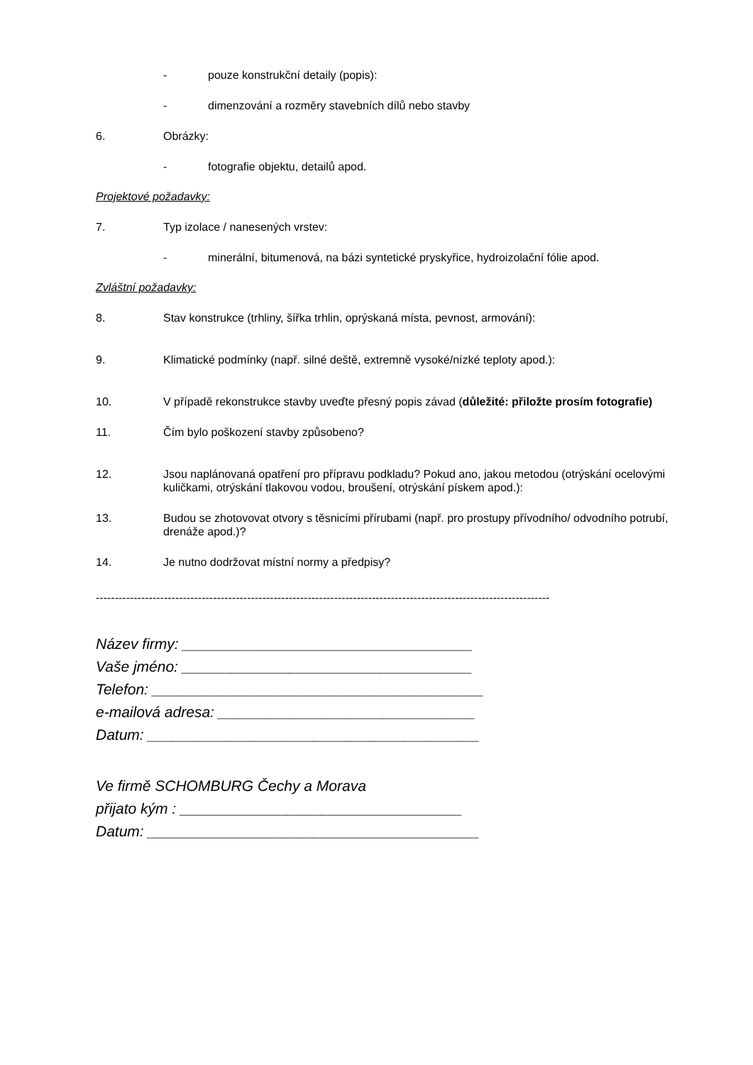- pouze konstrukční detaily (popis):
- dimenzování a rozměry stavebních dílů nebo stavby
6. Obrázky:
- fotografie objektu, detailů apod.
Projektové požadavky:
7. Typ izolace / nanesených vrstev:
- minerální, bitumenová, na bázi syntetické pryskyřice, hydroizolační fólie apod.
Zvláštní požadavky:
8. Stav konstrukce (trhliny, šířka trhlin, oprýskaná místa, pevnost, armování):
9. Klimatické podmínky (např. silné deště, extremně vysoké/nízké teploty apod.):
10. V případě rekonstrukce stavby uveďte přesný popis závad (důležité: přiložte prosím fotografie)
11. Čím bylo poškození stavby způsobeno?
12. Jsou naplánovaná opatření pro přípravu podkladu? Pokud ano, jakou metodou (otrýskání ocelovými kuličkami, otrýskání tlakovou vodou, broušení, otrýskání pískem apod.):
13. Budou se zhotovovat otvory s těsnicími přírubami (např. pro prostupy přívodního/ odvodního potrubí, drenáže apod.)?
14. Je nutno dodržovat místní normy a předpisy?
------------------------------------------------------------------------------------------------------------------------
Název firmy: ___________________________________
Vaše jméno: ___________________________________
Telefon: ________________________________________
e-mailová adresa: _______________________________
Datum: ________________________________________
Ve firmě SCHOMBURG Čechy a Morava
přijato kým : __________________________________
Datum: ________________________________________